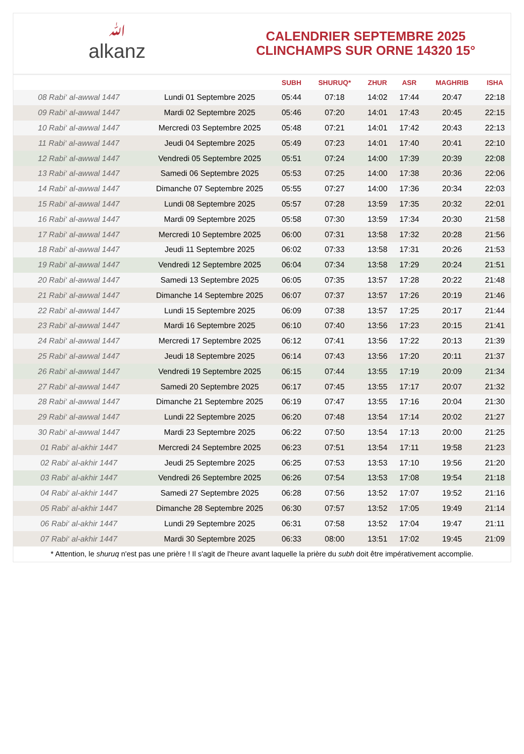ﷲalkanz
CALENDRIER SEPTEMBRE 2025
CLINCHAMPS SUR ORNE 14320 15°
| | | SUBH | SHURUQ* | ZHUR | ASR | MAGHRIB | ISHA |
| --- | --- | --- | --- | --- | --- | --- | --- |
| 08 Rabi‘ al-awwal 1447 | Lundi 01 Septembre 2025 | 05:44 | 07:18 | 14:02 | 17:44 | 20:47 | 22:18 |
| 09 Rabi‘ al-awwal 1447 | Mardi 02 Septembre 2025 | 05:46 | 07:20 | 14:01 | 17:43 | 20:45 | 22:15 |
| 10 Rabi‘ al-awwal 1447 | Mercredi 03 Septembre 2025 | 05:48 | 07:21 | 14:01 | 17:42 | 20:43 | 22:13 |
| 11 Rabi‘ al-awwal 1447 | Jeudi 04 Septembre 2025 | 05:49 | 07:23 | 14:01 | 17:40 | 20:41 | 22:10 |
| 12 Rabi‘ al-awwal 1447 | Vendredi 05 Septembre 2025 | 05:51 | 07:24 | 14:00 | 17:39 | 20:39 | 22:08 |
| 13 Rabi‘ al-awwal 1447 | Samedi 06 Septembre 2025 | 05:53 | 07:25 | 14:00 | 17:38 | 20:36 | 22:06 |
| 14 Rabi‘ al-awwal 1447 | Dimanche 07 Septembre 2025 | 05:55 | 07:27 | 14:00 | 17:36 | 20:34 | 22:03 |
| 15 Rabi‘ al-awwal 1447 | Lundi 08 Septembre 2025 | 05:57 | 07:28 | 13:59 | 17:35 | 20:32 | 22:01 |
| 16 Rabi‘ al-awwal 1447 | Mardi 09 Septembre 2025 | 05:58 | 07:30 | 13:59 | 17:34 | 20:30 | 21:58 |
| 17 Rabi‘ al-awwal 1447 | Mercredi 10 Septembre 2025 | 06:00 | 07:31 | 13:58 | 17:32 | 20:28 | 21:56 |
| 18 Rabi‘ al-awwal 1447 | Jeudi 11 Septembre 2025 | 06:02 | 07:33 | 13:58 | 17:31 | 20:26 | 21:53 |
| 19 Rabi‘ al-awwal 1447 | Vendredi 12 Septembre 2025 | 06:04 | 07:34 | 13:58 | 17:29 | 20:24 | 21:51 |
| 20 Rabi‘ al-awwal 1447 | Samedi 13 Septembre 2025 | 06:05 | 07:35 | 13:57 | 17:28 | 20:22 | 21:48 |
| 21 Rabi‘ al-awwal 1447 | Dimanche 14 Septembre 2025 | 06:07 | 07:37 | 13:57 | 17:26 | 20:19 | 21:46 |
| 22 Rabi‘ al-awwal 1447 | Lundi 15 Septembre 2025 | 06:09 | 07:38 | 13:57 | 17:25 | 20:17 | 21:44 |
| 23 Rabi‘ al-awwal 1447 | Mardi 16 Septembre 2025 | 06:10 | 07:40 | 13:56 | 17:23 | 20:15 | 21:41 |
| 24 Rabi‘ al-awwal 1447 | Mercredi 17 Septembre 2025 | 06:12 | 07:41 | 13:56 | 17:22 | 20:13 | 21:39 |
| 25 Rabi‘ al-awwal 1447 | Jeudi 18 Septembre 2025 | 06:14 | 07:43 | 13:56 | 17:20 | 20:11 | 21:37 |
| 26 Rabi‘ al-awwal 1447 | Vendredi 19 Septembre 2025 | 06:15 | 07:44 | 13:55 | 17:19 | 20:09 | 21:34 |
| 27 Rabi‘ al-awwal 1447 | Samedi 20 Septembre 2025 | 06:17 | 07:45 | 13:55 | 17:17 | 20:07 | 21:32 |
| 28 Rabi‘ al-awwal 1447 | Dimanche 21 Septembre 2025 | 06:19 | 07:47 | 13:55 | 17:16 | 20:04 | 21:30 |
| 29 Rabi‘ al-awwal 1447 | Lundi 22 Septembre 2025 | 06:20 | 07:48 | 13:54 | 17:14 | 20:02 | 21:27 |
| 30 Rabi‘ al-awwal 1447 | Mardi 23 Septembre 2025 | 06:22 | 07:50 | 13:54 | 17:13 | 20:00 | 21:25 |
| 01 Rabi‘ al-akhir 1447 | Mercredi 24 Septembre 2025 | 06:23 | 07:51 | 13:54 | 17:11 | 19:58 | 21:23 |
| 02 Rabi‘ al-akhir 1447 | Jeudi 25 Septembre 2025 | 06:25 | 07:53 | 13:53 | 17:10 | 19:56 | 21:20 |
| 03 Rabi‘ al-akhir 1447 | Vendredi 26 Septembre 2025 | 06:26 | 07:54 | 13:53 | 17:08 | 19:54 | 21:18 |
| 04 Rabi‘ al-akhir 1447 | Samedi 27 Septembre 2025 | 06:28 | 07:56 | 13:52 | 17:07 | 19:52 | 21:16 |
| 05 Rabi‘ al-akhir 1447 | Dimanche 28 Septembre 2025 | 06:30 | 07:57 | 13:52 | 17:05 | 19:49 | 21:14 |
| 06 Rabi‘ al-akhir 1447 | Lundi 29 Septembre 2025 | 06:31 | 07:58 | 13:52 | 17:04 | 19:47 | 21:11 |
| 07 Rabi‘ al-akhir 1447 | Mardi 30 Septembre 2025 | 06:33 | 08:00 | 13:51 | 17:02 | 19:45 | 21:09 |
* Attention, le shuruq n'est pas une prière ! Il s'agit de l'heure avant laquelle la prière du subh doit être impérativement accomplie.